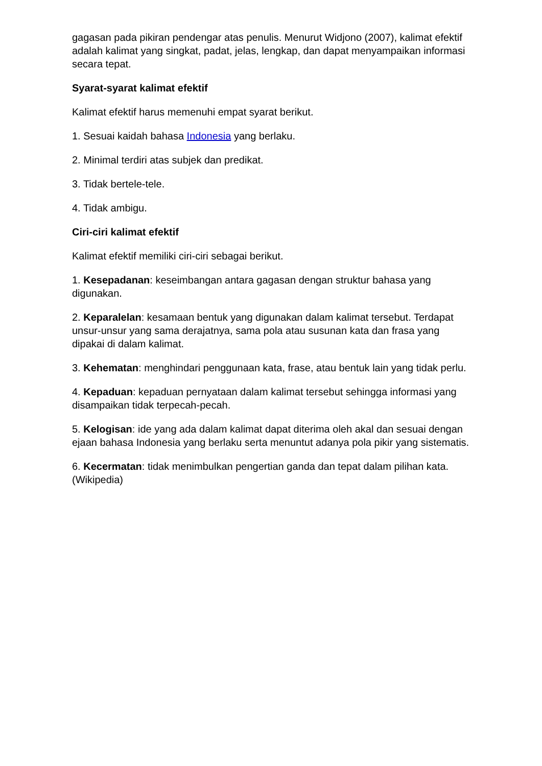gagasan pada pikiran pendengar atas penulis. Menurut Widjono (2007), kalimat efektif adalah kalimat yang singkat, padat, jelas, lengkap, dan dapat menyampaikan informasi secara tepat.
Syarat-syarat kalimat efektif
Kalimat efektif harus memenuhi empat syarat berikut.
1. Sesuai kaidah bahasa Indonesia yang berlaku.
2. Minimal terdiri atas subjek dan predikat.
3. Tidak bertele-tele.
4. Tidak ambigu.
Ciri-ciri kalimat efektif
Kalimat efektif memiliki ciri-ciri sebagai berikut.
1. Kesepadanan: keseimbangan antara gagasan dengan struktur bahasa yang digunakan.
2. Keparalelan: kesamaan bentuk yang digunakan dalam kalimat tersebut. Terdapat unsur-unsur yang sama derajatnya, sama pola atau susunan kata dan frasa yang dipakai di dalam kalimat.
3. Kehematan: menghindari penggunaan kata, frase, atau bentuk lain yang tidak perlu.
4. Kepaduan: kepaduan pernyataan dalam kalimat tersebut sehingga informasi yang disampaikan tidak terpecah-pecah.
5. Kelogisan: ide yang ada dalam kalimat dapat diterima oleh akal dan sesuai dengan ejaan bahasa Indonesia yang berlaku serta menuntut adanya pola pikir yang sistematis.
6. Kecermatan: tidak menimbulkan pengertian ganda dan tepat dalam pilihan kata.(Wikipedia)